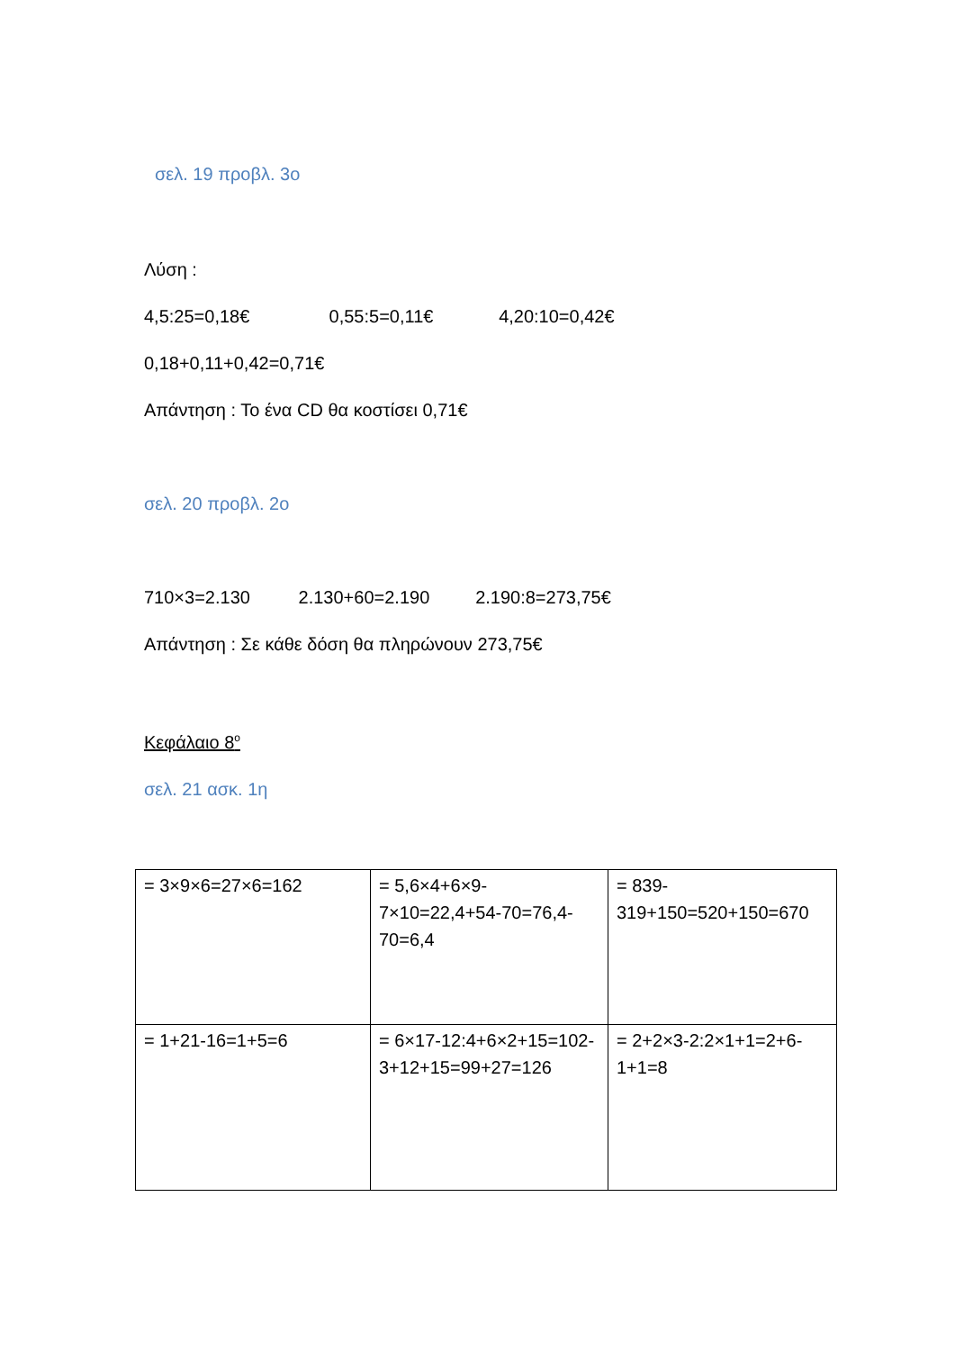σελ. 19 προβλ. 3ο
Λύση :
4,5:25=0,18€ 0,55:5=0,11€ 4,20:10=0,42€
0,18+0,11+0,42=0,71€
Απάντηση : Το ένα CD θα κοστίσει 0,71€
σελ. 20 προβλ. 2ο
710×3=2.130 2.130+60=2.190 2.190:8=273,75€
Απάντηση : Σε κάθε δόση θα πληρώνουν 273,75€
Κεφάλαιο 8<sup>ο</sup>
σελ. 21 ασκ. 1η
| = 3×9×6=27×6=162 | = 5,6×4+6×9-7×10=22,4+54-70=76,4-70=6,4 | = 839-319+150=520+150=670 |
| = 1+21-16=1+5=6 | = 6×17-12:4+6×2+15=102-3+12+15=99+27=126 | = 2+2×3-2:2×1+1=2+6-1+1=8 |